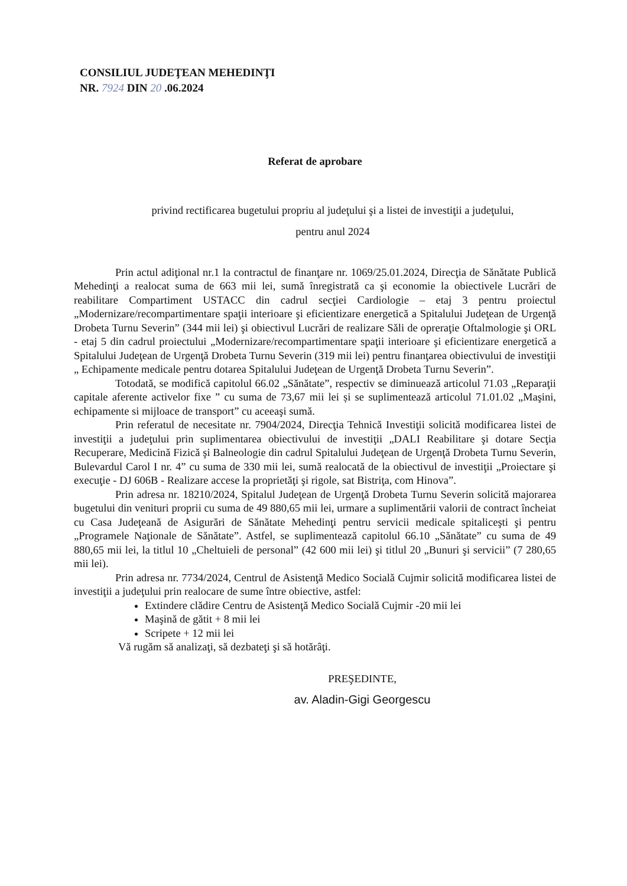CONSILIUL JUDEŢEAN MEHEDINŢI
NR. 7924 DIN 20 .06.2024
Referat de aprobare
privind rectificarea bugetului propriu al judeţului şi a listei de investiţii a judeţului,
pentru anul 2024
Prin actul adiţional nr.1 la contractul de finanţare nr. 1069/25.01.2024, Direcţia de Sănătate Publică Mehedinţi a realocat suma de 663 mii lei, sumă înregistrată ca şi economie la obiectivele Lucrări de reabilitare Compartiment USTACC din cadrul secţiei Cardiologie – etaj 3 pentru proiectul „Modernizare/recompartimentare spaţii interioare şi eficientizare energetică a Spitalului Judeţean de Urgenţă Drobeta Turnu Severin” (344 mii lei) şi obiectivul Lucrări de realizare Săli de opreraţie Oftalmologie şi ORL - etaj 5 din cadrul proiectului „Modernizare/recompartimentare spaţii interioare şi eficientizare energetică a Spitalului Judeţean de Urgenţă Drobeta Turnu Severin (319 mii lei) pentru finanţarea obiectivului de investiţii „ Echipamente medicale pentru dotarea Spitalului Judeţean de Urgenţă Drobeta Turnu Severin”.
Totodată, se modifică capitolul 66.02 „Sănătate”, respectiv se diminuează articolul 71.03 „Reparaţii capitale aferente activelor fixe ” cu suma de 73,67 mii lei și se suplimentează articolul 71.01.02 „Maşini, echipamente si mijloace de transport” cu aceeaşi sumă.
Prin referatul de necesitate nr. 7904/2024, Direcţia Tehnică Investiţii solicită modificarea listei de investiţii a judeţului prin suplimentarea obiectivului de investiţii „DALI Reabilitare şi dotare Secţia Recuperare, Medicină Fizică şi Balneologie din cadrul Spitalului Judeţean de Urgenţă Drobeta Turnu Severin, Bulevardul Carol I nr. 4” cu suma de 330 mii lei, sumă realocată de la obiectivul de investiţii „Proiectare şi execuţie - DJ 606B - Realizare accese la proprietăţi şi rigole, sat Bistriţa, com Hinova”.
Prin adresa nr. 18210/2024, Spitalul Judeţean de Urgenţă Drobeta Turnu Severin solicită majorarea bugetului din venituri proprii cu suma de 49 880,65 mii lei, urmare a suplimentării valorii de contract încheiat cu Casa Judeţeană de Asigurări de Sănătate Mehedinţi pentru servicii medicale spitaliceşti şi pentru „Programele Naţionale de Sănătate”. Astfel, se suplimentează capitolul 66.10 „Sănătate” cu suma de 49 880,65 mii lei, la titlul 10 „Cheltuieli de personal” (42 600 mii lei) şi titlul 20 „Bunuri şi servicii” (7 280,65 mii lei).
Prin adresa nr. 7734/2024, Centrul de Asistenţă Medico Socială Cujmir solicită modificarea listei de investiţii a judeţului prin realocare de sume între obiective, astfel:
Extindere clădire Centru de Asistenţă Medico Socială Cujmir -20 mii lei
Maşină de gătit + 8 mii lei
Scripete + 12 mii lei
Vă rugăm să analizaţi, să dezbateţi şi să hotărâţi.
PREŞEDINTE,
av. Aladin-Gigi Georgescu